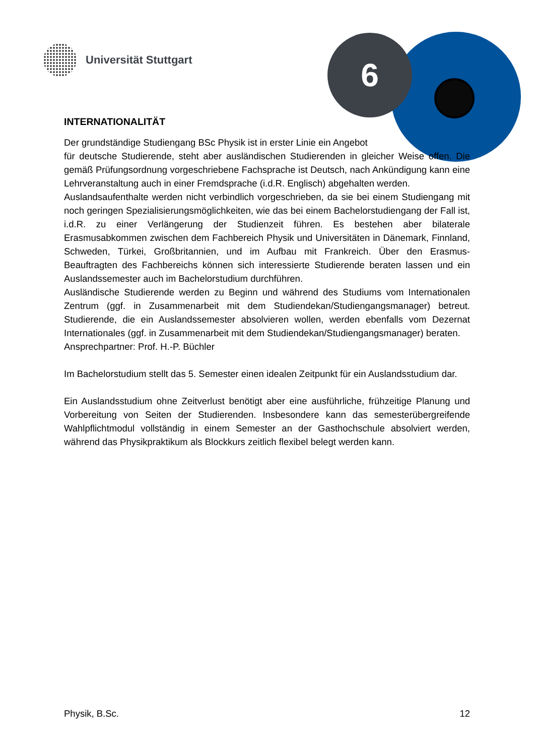Universität Stuttgart 6
INTERNATIONALITÄT
Der grundständige Studiengang BSc Physik ist in erster Linie ein Angebot
für deutsche Studierende, steht aber ausländischen Studierenden in gleicher Weise offen. Die gemäß Prüfungsordnung vorgeschriebene Fachsprache ist Deutsch, nach Ankündigung kann eine Lehrveranstaltung auch in einer Fremdsprache (i.d.R. Englisch) abgehalten werden.
Auslandsaufenthalte werden nicht verbindlich vorgeschrieben, da sie bei einem Studiengang mit noch geringen Spezialisierungsmöglichkeiten, wie das bei einem Bachelorstudiengang der Fall ist, i.d.R. zu einer Verlängerung der Studienzeit führen. Es bestehen aber bilaterale Erasmusabkommen zwischen dem Fachbereich Physik und Universitäten in Dänemark, Finnland, Schweden, Türkei, Großbritannien, und im Aufbau mit Frankreich. Über den Erasmus-Beauftragten des Fachbereichs können sich interessierte Studierende beraten lassen und ein Auslandssemester auch im Bachelorstudium durchführen.
Ausländische Studierende werden zu Beginn und während des Studiums vom Internationalen Zentrum (ggf. in Zusammenarbeit mit dem Studiendekan/Studiengangsmanager) betreut. Studierende, die ein Auslandssemester absolvieren wollen, werden ebenfalls vom Dezernat Internationales (ggf. in Zusammenarbeit mit dem Studiendekan/Studiengangsmanager) beraten.
Ansprechpartner: Prof. H.-P. Büchler
Im Bachelorstudium stellt das 5. Semester einen idealen Zeitpunkt für ein Auslandsstudium dar.
Ein Auslandsstudium ohne Zeitverlust benötigt aber eine ausführliche, frühzeitige Planung und Vorbereitung von Seiten der Studierenden. Insbesondere kann das semesterübergreifende Wahlpflichtmodul vollständig in einem Semester an der Gasthochschule absolviert werden, während das Physikpraktikum als Blockkurs zeitlich flexibel belegt werden kann.
Physik, B.Sc. 12